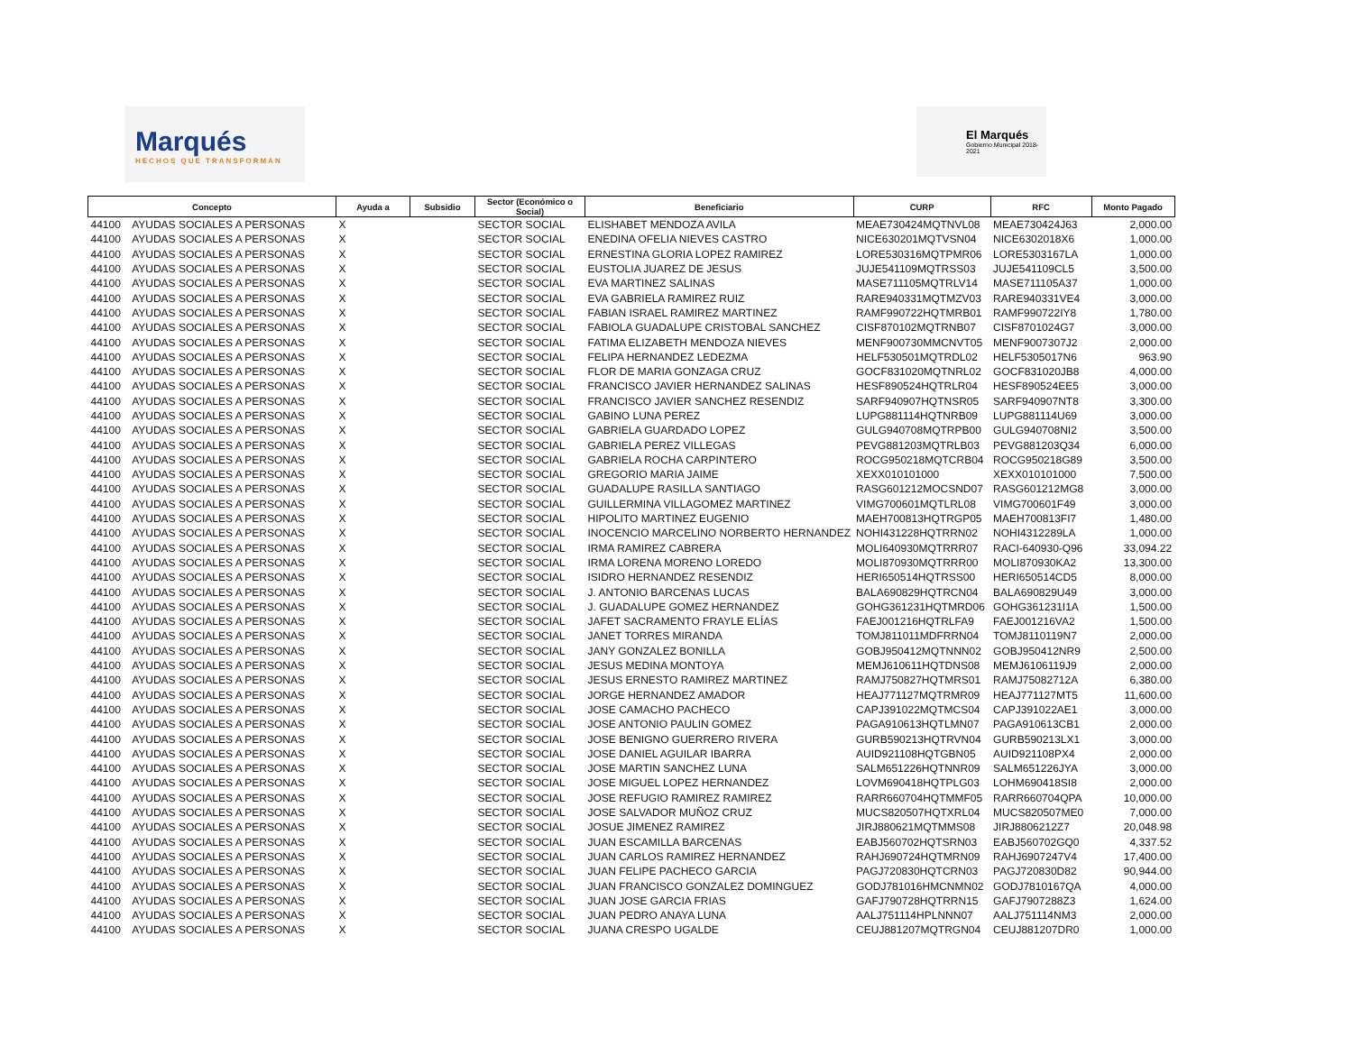Marqués
HECHOS QUE TRANSFORMAN
El Marqués
Gobierno Municipal 2018-2021
| Concepto | | Ayuda a | Subsidio | Sector (Económico o Social) | Beneficiario | CURP | RFC | Monto Pagado |
| --- | --- | --- | --- | --- | --- | --- | --- | --- |
| 44100 | AYUDAS SOCIALES A PERSONAS | X | | SECTOR SOCIAL | ELISHABET MENDOZA AVILA | MEAE730424MQTNVL08 | MEAE730424J63 | 2,000.00 |
| 44100 | AYUDAS SOCIALES A PERSONAS | X | | SECTOR SOCIAL | ENEDINA OFELIA NIEVES CASTRO | NICE630201MQTVSN04 | NICE6302018X6 | 1,000.00 |
| 44100 | AYUDAS SOCIALES A PERSONAS | X | | SECTOR SOCIAL | ERNESTINA GLORIA LOPEZ RAMIREZ | LORE530316MQTPMR06 | LORE5303167LA | 1,000.00 |
| 44100 | AYUDAS SOCIALES A PERSONAS | X | | SECTOR SOCIAL | EUSTOLIA JUAREZ DE JESUS | JUJE541109MQTRSS03 | JUJE541109CL5 | 3,500.00 |
| 44100 | AYUDAS SOCIALES A PERSONAS | X | | SECTOR SOCIAL | EVA MARTINEZ SALINAS | MASE711105MQTRLV14 | MASE711105A37 | 1,000.00 |
| 44100 | AYUDAS SOCIALES A PERSONAS | X | | SECTOR SOCIAL | EVA GABRIELA RAMIREZ RUIZ | RARE940331MQTMZV03 | RARE940331VE4 | 3,000.00 |
| 44100 | AYUDAS SOCIALES A PERSONAS | X | | SECTOR SOCIAL | FABIAN ISRAEL RAMIREZ MARTINEZ | RAMF990722HQTMRB01 | RAMF990722IY8 | 1,780.00 |
| 44100 | AYUDAS SOCIALES A PERSONAS | X | | SECTOR SOCIAL | FABIOLA GUADALUPE CRISTOBAL SANCHEZ | CISF870102MQTRNB07 | CISF8701024G7 | 3,000.00 |
| 44100 | AYUDAS SOCIALES A PERSONAS | X | | SECTOR SOCIAL | FATIMA ELIZABETH MENDOZA NIEVES | MENF900730MMCNVT05 | MENF9007307J2 | 2,000.00 |
| 44100 | AYUDAS SOCIALES A PERSONAS | X | | SECTOR SOCIAL | FELIPA HERNANDEZ LEDEZMA | HELF530501MQTRDL02 | HELF5305017N6 | 963.90 |
| 44100 | AYUDAS SOCIALES A PERSONAS | X | | SECTOR SOCIAL | FLOR DE MARIA GONZAGA CRUZ | GOCF831020MQTNRL02 | GOCF831020JB8 | 4,000.00 |
| 44100 | AYUDAS SOCIALES A PERSONAS | X | | SECTOR SOCIAL | FRANCISCO JAVIER HERNANDEZ SALINAS | HESF890524HQTRLR04 | HESF890524EE5 | 3,000.00 |
| 44100 | AYUDAS SOCIALES A PERSONAS | X | | SECTOR SOCIAL | FRANCISCO JAVIER SANCHEZ RESENDIZ | SARF940907HQTNSR05 | SARF940907NT8 | 3,300.00 |
| 44100 | AYUDAS SOCIALES A PERSONAS | X | | SECTOR SOCIAL | GABINO LUNA PEREZ | LUPG881114HQTNRB09 | LUPG881114U69 | 3,000.00 |
| 44100 | AYUDAS SOCIALES A PERSONAS | X | | SECTOR SOCIAL | GABRIELA GUARDADO LOPEZ | GULG940708MQTRPB00 | GULG940708NI2 | 3,500.00 |
| 44100 | AYUDAS SOCIALES A PERSONAS | X | | SECTOR SOCIAL | GABRIELA PEREZ VILLEGAS | PEVG881203MQTRLB03 | PEVG881203Q34 | 6,000.00 |
| 44100 | AYUDAS SOCIALES A PERSONAS | X | | SECTOR SOCIAL | GABRIELA ROCHA CARPINTERO | ROCG950218MQTCRB04 | ROCG950218G89 | 3,500.00 |
| 44100 | AYUDAS SOCIALES A PERSONAS | X | | SECTOR SOCIAL | GREGORIO MARIA JAIME | XEXX010101000 | XEXX010101000 | 7,500.00 |
| 44100 | AYUDAS SOCIALES A PERSONAS | X | | SECTOR SOCIAL | GUADALUPE RASILLA SANTIAGO | RASG601212MOCSND07 | RASG601212MG8 | 3,000.00 |
| 44100 | AYUDAS SOCIALES A PERSONAS | X | | SECTOR SOCIAL | GUILLERMINA VILLAGOMEZ MARTINEZ | VIMG700601MQTLRL08 | VIMG700601F49 | 3,000.00 |
| 44100 | AYUDAS SOCIALES A PERSONAS | X | | SECTOR SOCIAL | HIPOLITO MARTINEZ EUGENIO | MAEH700813HQTRGP05 | MAEH700813FI7 | 1,480.00 |
| 44100 | AYUDAS SOCIALES A PERSONAS | X | | SECTOR SOCIAL | INOCENCIO MARCELINO NORBERTO HERNANDEZ | NOHI431228HQTRRN02 | NOHI4312289LA | 1,000.00 |
| 44100 | AYUDAS SOCIALES A PERSONAS | X | | SECTOR SOCIAL | IRMA RAMIREZ CABRERA | MOLI640930MQTRRR07 | RACI-640930-Q96 | 33,094.22 |
| 44100 | AYUDAS SOCIALES A PERSONAS | X | | SECTOR SOCIAL | IRMA LORENA MORENO LOREDO | MOLI870930MQTRRR00 | MOLI870930KA2 | 13,300.00 |
| 44100 | AYUDAS SOCIALES A PERSONAS | X | | SECTOR SOCIAL | ISIDRO HERNANDEZ RESENDIZ | HERI650514HQTRSS00 | HERI650514CD5 | 8,000.00 |
| 44100 | AYUDAS SOCIALES A PERSONAS | X | | SECTOR SOCIAL | J. ANTONIO BARCENAS LUCAS | BALA690829HQTRCN04 | BALA690829U49 | 3,000.00 |
| 44100 | AYUDAS SOCIALES A PERSONAS | X | | SECTOR SOCIAL | J. GUADALUPE GOMEZ HERNANDEZ | GOHG361231HQTMRD06 | GOHG361231I1A | 1,500.00 |
| 44100 | AYUDAS SOCIALES A PERSONAS | X | | SECTOR SOCIAL | JAFET SACRAMENTO FRAYLE ELÍAS | FAEJ001216HQTRLFA9 | FAEJ001216VA2 | 1,500.00 |
| 44100 | AYUDAS SOCIALES A PERSONAS | X | | SECTOR SOCIAL | JANET TORRES MIRANDA | TOMJ811011MDFRRN04 | TOMJ8110119N7 | 2,000.00 |
| 44100 | AYUDAS SOCIALES A PERSONAS | X | | SECTOR SOCIAL | JANY GONZALEZ BONILLA | GOBJ950412MQTNNN02 | GOBJ950412NR9 | 2,500.00 |
| 44100 | AYUDAS SOCIALES A PERSONAS | X | | SECTOR SOCIAL | JESUS MEDINA MONTOYA | MEMJ610611HQTDNS08 | MEMJ6106119J9 | 2,000.00 |
| 44100 | AYUDAS SOCIALES A PERSONAS | X | | SECTOR SOCIAL | JESUS ERNESTO RAMIREZ MARTINEZ | RAMJ750827HQTMRS01 | RAMJ75082712A | 6,380.00 |
| 44100 | AYUDAS SOCIALES A PERSONAS | X | | SECTOR SOCIAL | JORGE HERNANDEZ AMADOR | HEAJ771127MQTRMR09 | HEAJ771127MT5 | 11,600.00 |
| 44100 | AYUDAS SOCIALES A PERSONAS | X | | SECTOR SOCIAL | JOSE CAMACHO PACHECO | CAPJ391022MQTMCS04 | CAPJ391022AE1 | 3,000.00 |
| 44100 | AYUDAS SOCIALES A PERSONAS | X | | SECTOR SOCIAL | JOSE ANTONIO PAULIN GOMEZ | PAGA910613HQTLMN07 | PAGA910613CB1 | 2,000.00 |
| 44100 | AYUDAS SOCIALES A PERSONAS | X | | SECTOR SOCIAL | JOSE BENIGNO GUERRERO RIVERA | GURB590213HQTRVN04 | GURB590213LX1 | 3,000.00 |
| 44100 | AYUDAS SOCIALES A PERSONAS | X | | SECTOR SOCIAL | JOSE DANIEL AGUILAR IBARRA | AUID921108HQTGBN05 | AUID921108PX4 | 2,000.00 |
| 44100 | AYUDAS SOCIALES A PERSONAS | X | | SECTOR SOCIAL | JOSE MARTIN SANCHEZ LUNA | SALM651226HQTNNR09 | SALM651226JYA | 3,000.00 |
| 44100 | AYUDAS SOCIALES A PERSONAS | X | | SECTOR SOCIAL | JOSE MIGUEL LOPEZ HERNANDEZ | LOVM690418HQTPLG03 | LOHM690418SI8 | 2,000.00 |
| 44100 | AYUDAS SOCIALES A PERSONAS | X | | SECTOR SOCIAL | JOSE REFUGIO RAMIREZ RAMIREZ | RARR660704HQTMMF05 | RARR660704QPA | 10,000.00 |
| 44100 | AYUDAS SOCIALES A PERSONAS | X | | SECTOR SOCIAL | JOSE SALVADOR MUÑOZ CRUZ | MUCS820507HQTXRL04 | MUCS820507ME0 | 7,000.00 |
| 44100 | AYUDAS SOCIALES A PERSONAS | X | | SECTOR SOCIAL | JOSUE JIMENEZ RAMIREZ | JIRJ880621MQTMMS08 | JIRJ8806212Z7 | 20,048.98 |
| 44100 | AYUDAS SOCIALES A PERSONAS | X | | SECTOR SOCIAL | JUAN ESCAMILLA BARCENAS | EABJ560702HQTSRN03 | EABJ560702GQ0 | 4,337.52 |
| 44100 | AYUDAS SOCIALES A PERSONAS | X | | SECTOR SOCIAL | JUAN CARLOS RAMIREZ HERNANDEZ | RAHJ690724HQTMRN09 | RAHJ6907247V4 | 17,400.00 |
| 44100 | AYUDAS SOCIALES A PERSONAS | X | | SECTOR SOCIAL | JUAN FELIPE PACHECO GARCIA | PAGJ720830HQTCRN03 | PAGJ720830D82 | 90,944.00 |
| 44100 | AYUDAS SOCIALES A PERSONAS | X | | SECTOR SOCIAL | JUAN FRANCISCO GONZALEZ DOMINGUEZ | GODJ781016HMCNMN02 | GODJ7810167QA | 4,000.00 |
| 44100 | AYUDAS SOCIALES A PERSONAS | X | | SECTOR SOCIAL | JUAN JOSE GARCIA FRIAS | GAFJ790728HQTRRN15 | GAFJ7907288Z3 | 1,624.00 |
| 44100 | AYUDAS SOCIALES A PERSONAS | X | | SECTOR SOCIAL | JUAN PEDRO ANAYA LUNA | AALJ751114HPLNNN07 | AALJ751114NM3 | 2,000.00 |
| 44100 | AYUDAS SOCIALES A PERSONAS | X | | SECTOR SOCIAL | JUANA CRESPO UGALDE | CEUJ881207MQTRGN04 | CEUJ881207DR0 | 1,000.00 |